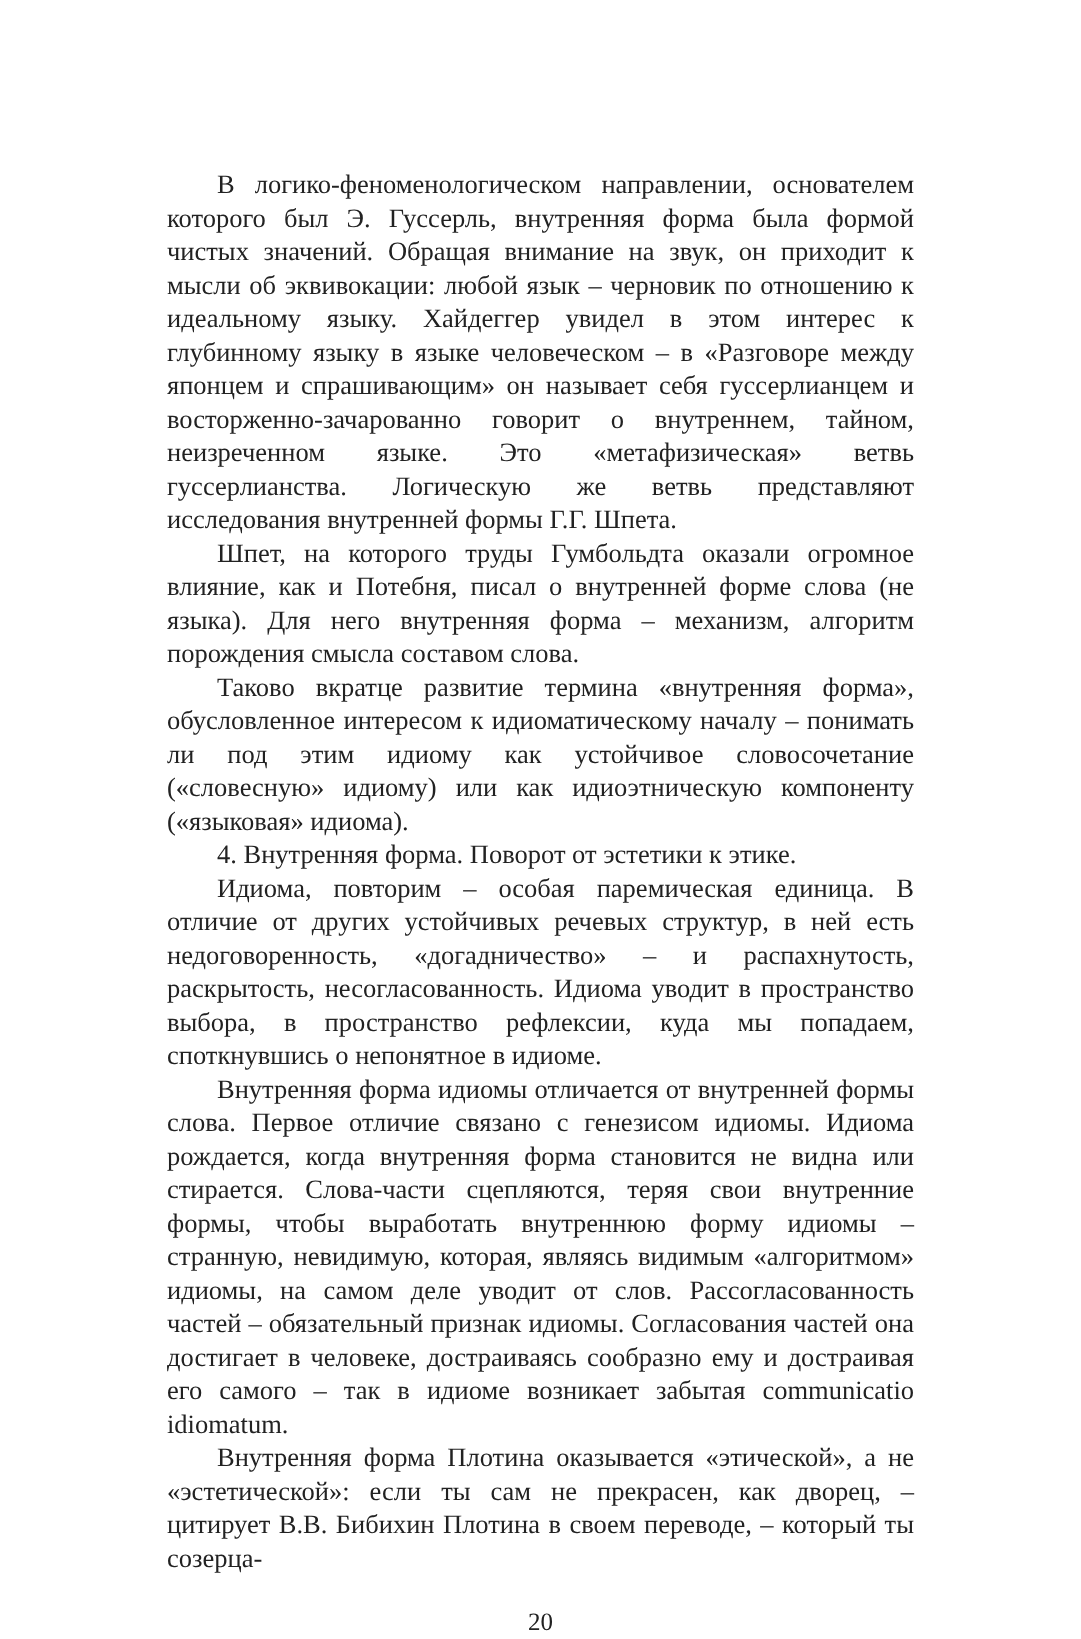В логико-феноменологическом направлении, основателем которого был Э. Гуссерль, внутренняя форма была формой чистых значений. Обращая внимание на звук, он приходит к мысли об эквивокации: любой язык – черновик по отношению к идеальному языку. Хайдеггер увидел в этом интерес к глубинному языку в языке человеческом – в «Разговоре между японцем и спрашивающим» он называет себя гуссерлианцем и восторженно-зачарованно говорит о внутреннем, тайном, неизреченном языке. Это «метафизическая» ветвь гуссерлианства. Логическую же ветвь представляют исследования внутренней формы Г.Г. Шпета.
Шпет, на которого труды Гумбольдта оказали огромное влияние, как и Потебня, писал о внутренней форме слова (не языка). Для него внутренняя форма – механизм, алгоритм порождения смысла составом слова.
Таково вкратце развитие термина «внутренняя форма», обусловленное интересом к идиоматическому началу – понимать ли под этим идиому как устойчивое словосочетание («словесную» идиому) или как идиоэтническую компоненту («языковая» идиома).
4. Внутренняя форма. Поворот от эстетики к этике.
Идиома, повторим – особая паремическая единица. В отличие от других устойчивых речевых структур, в ней есть недоговоренность, «догадничество» – и распахнутость, раскрытость, несогласованность. Идиома уводит в пространство выбора, в пространство рефлексии, куда мы попадаем, споткнувшись о непонятное в идиоме.
Внутренняя форма идиомы отличается от внутренней формы слова. Первое отличие связано с генезисом идиомы. Идиома рождается, когда внутренняя форма становится не видна или стирается. Слова-части сцепляются, теряя свои внутренние формы, чтобы выработать внутреннюю форму идиомы – странную, невидимую, которая, являясь видимым «алгоритмом» идиомы, на самом деле уводит от слов. Рассогласованность частей – обязательный признак идиомы. Согласования частей она достигает в человеке, достраиваясь сообразно ему и достраивая его самого – так в идиоме возникает забытая communicatio idiomatum.
Внутренняя форма Плотина оказывается «этической», а не «эстетической»: если ты сам не прекрасен, как дворец, – цитирует В.В. Бибихин Плотина в своем переводе, – который ты созерца-
20